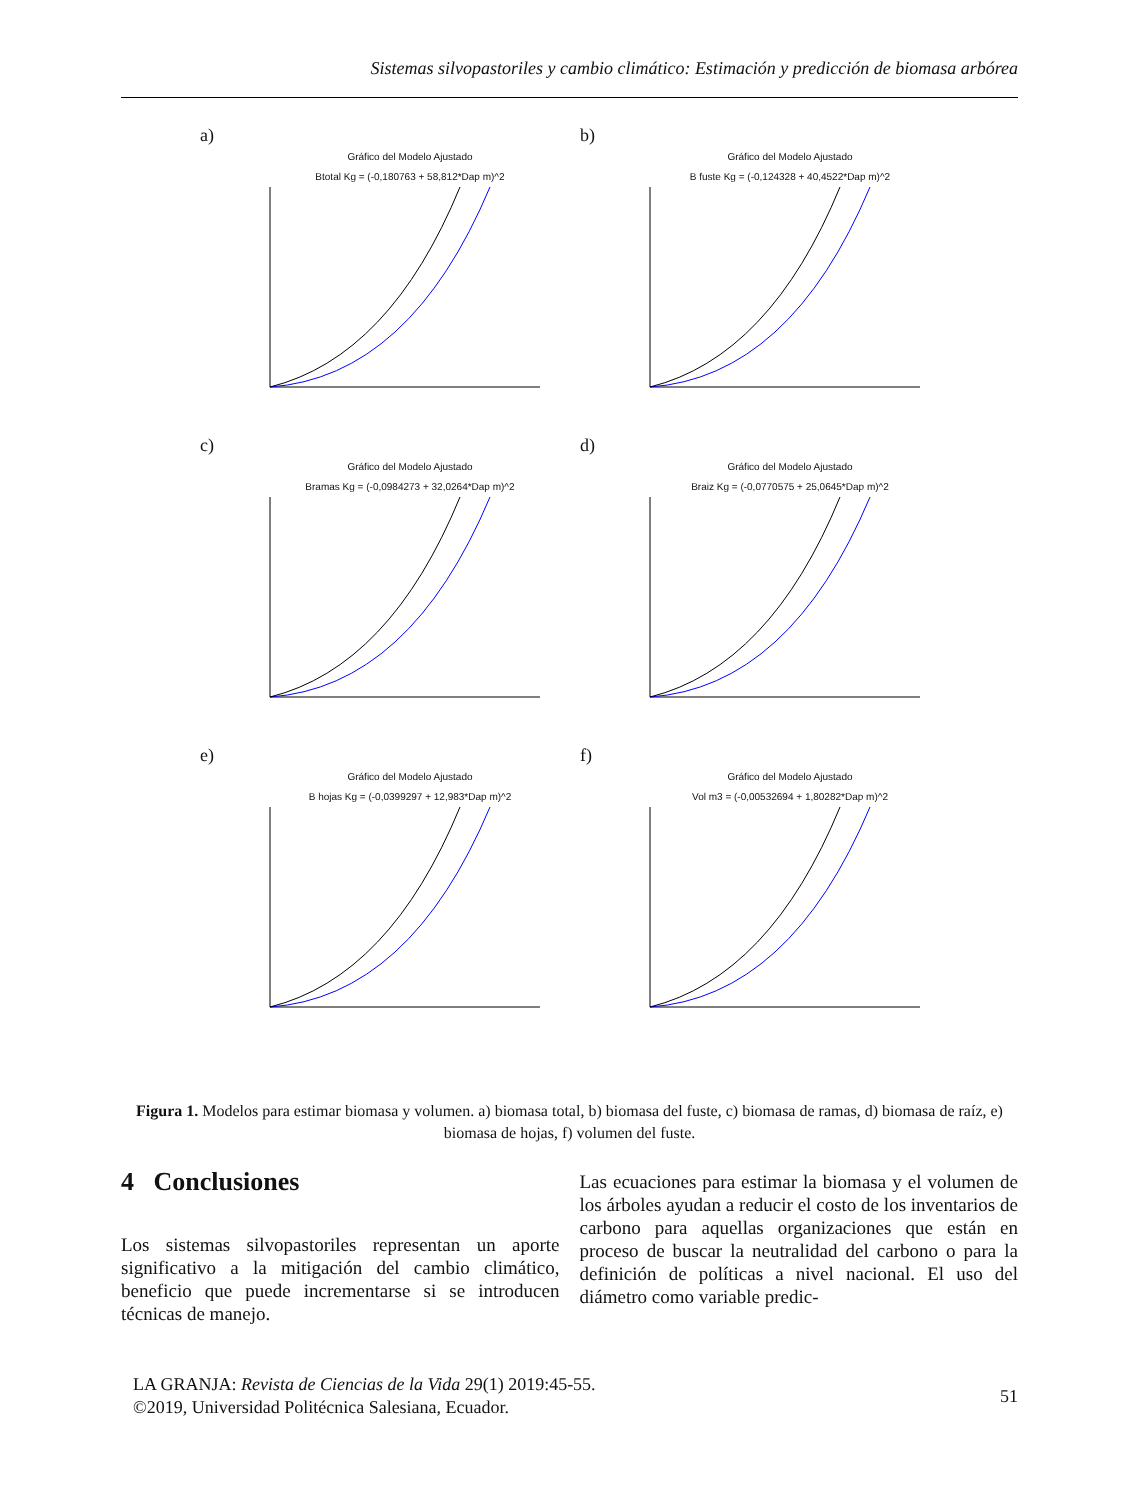Sistemas silvopastoriles y cambio climático: Estimación y predicción de biomasa arbórea
a)
Gráfico del Modelo Ajustado
Btotal Kg = (-0,180763 + 58,812*Dap m)^2
b)
Gráfico del Modelo Ajustado
B fuste Kg = (-0,124328 + 40,4522*Dap m)^2
c)
Gráfico del Modelo Ajustado
Bramas Kg = (-0,0984273 + 32,0264*Dap m)^2
d)
Gráfico del Modelo Ajustado
Braiz Kg = (-0,0770575 + 25,0645*Dap m)^2
e)
Gráfico del Modelo Ajustado
B hojas Kg = (-0,0399297 + 12,983*Dap m)^2
f)
Gráfico del Modelo Ajustado
Vol m3 = (-0,00532694 + 1,80282*Dap m)^2
Figura 1. Modelos para estimar biomasa y volumen. a) biomasa total, b) biomasa del fuste, c) biomasa de ramas, d) biomasa de raíz, e) biomasa de hojas, f) volumen del fuste.
4 Conclusiones
Los sistemas silvopastoriles representan un aporte significativo a la mitigación del cambio climático, beneficio que puede incrementarse si se introducen técnicas de manejo.
Las ecuaciones para estimar la biomasa y el volumen de los árboles ayudan a reducir el costo de los inventarios de carbono para aquellas organizaciones que están en proceso de buscar la neutralidad del carbono o para la definición de políticas a nivel nacional. El uso del diámetro como variable predic-
LA GRANJA: Revista de Ciencias de la Vida 29(1) 2019:45-55.
©2019, Universidad Politécnica Salesiana, Ecuador.
51